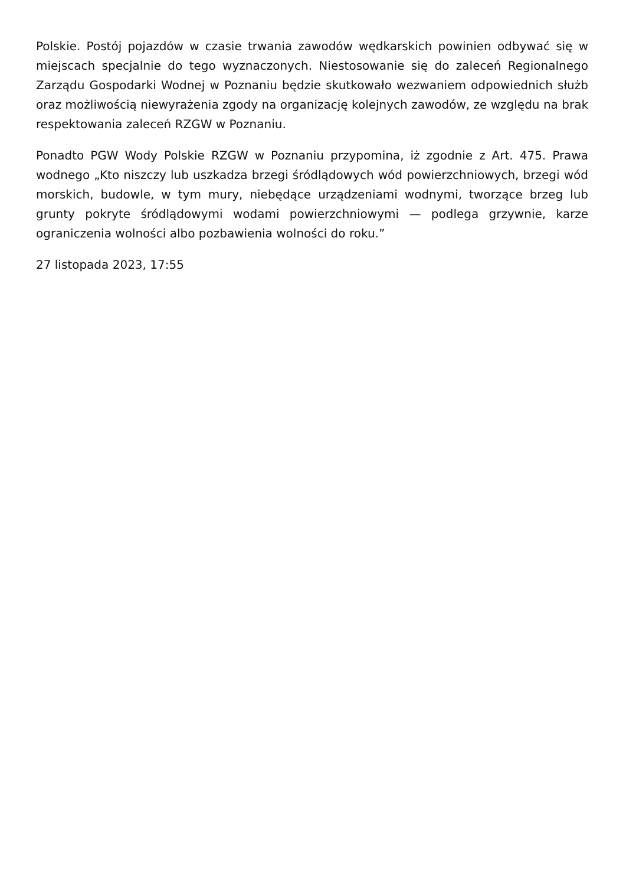Polskie. Postój pojazdów w czasie trwania zawodów wędkarskich powinien odbywać się w miejscach specjalnie do tego wyznaczonych. Niestosowanie się do zaleceń Regionalnego Zarządu Gospodarki Wodnej w Poznaniu będzie skutkowało wezwaniem odpowiednich służb oraz możliwością niewyrażenia zgody na organizację kolejnych zawodów, ze względu na brak respektowania zaleceń RZGW w Poznaniu.
Ponadto PGW Wody Polskie RZGW w Poznaniu przypomina, iż zgodnie z Art. 475. Prawa wodnego „Kto niszczy lub uszkadza brzegi śródlądowych wód powierzchniowych, brzegi wód morskich, budowle, w tym mury, niebędące urządzeniami wodnymi, tworzące brzeg lub grunty pokryte śródlądowymi wodami powierzchniowymi — podlega grzywnie, karze ograniczenia wolności albo pozbawienia wolności do roku.”
27 listopada 2023, 17:55